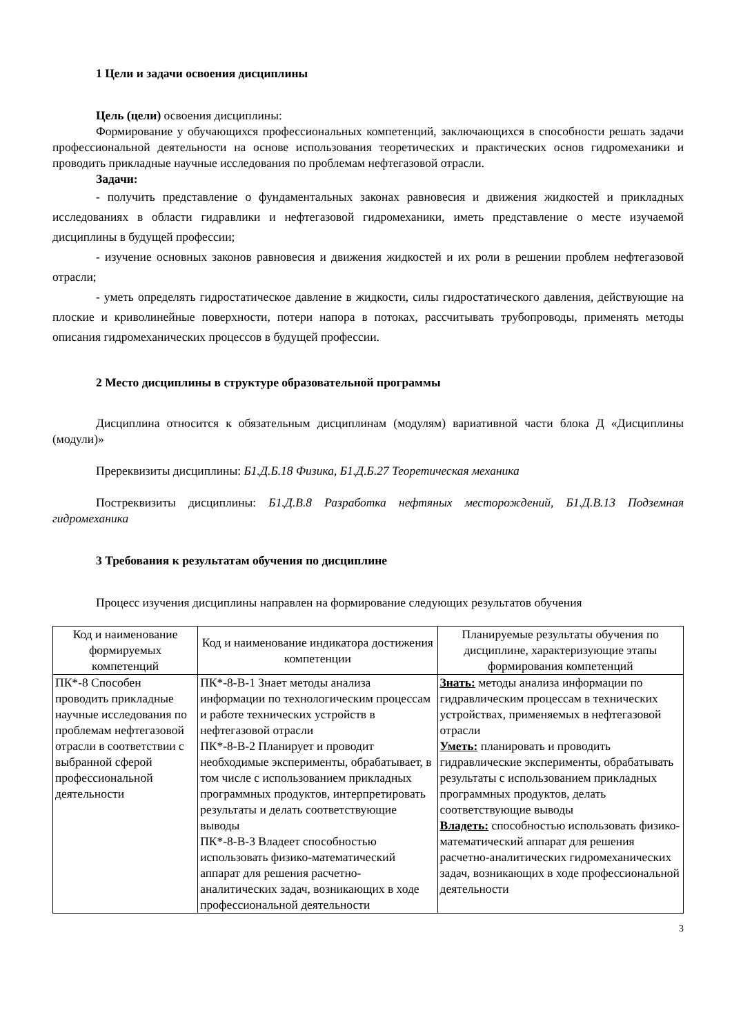1 Цели и задачи освоения дисциплины
Цель (цели) освоения дисциплины:
Формирование у обучающихся профессиональных компетенций, заключающихся в способности решать задачи профессиональной деятельности на основе использования теоретических и практических основ гидромеханики и проводить прикладные научные исследования по проблемам нефтегазовой отрасли.
Задачи:
- получить представление о фундаментальных законах равновесия и движения жидкостей и прикладных исследованиях в области гидравлики и нефтегазовой гидромеханики, иметь представление о месте изучаемой дисциплины в будущей профессии;
- изучение основных законов равновесия и движения жидкостей и их роли в решении проблем нефтегазовой отрасли;
- уметь определять гидростатическое давление в жидкости, силы гидростатического давления, действующие на плоские и криволинейные поверхности, потери напора в потоках, рассчитывать трубопроводы, применять методы описания гидромеханических процессов в будущей профессии.
2 Место дисциплины в структуре образовательной программы
Дисциплина относится к обязательным дисциплинам (модулям) вариативной части блока Д «Дисциплины (модули)»
Пререквизиты дисциплины: Б1.Д.Б.18 Физика, Б1.Д.Б.27 Теоретическая механика
Постреквизиты дисциплины: Б1.Д.В.8 Разработка нефтяных месторождений, Б1.Д.В.13 Подземная гидромеханика
3 Требования к результатам обучения по дисциплине
Процесс изучения дисциплины направлен на формирование следующих результатов обучения
| Код и наименование формируемых компетенций | Код и наименование индикатора достижения компетенции | Планируемые результаты обучения по дисциплине, характеризующие этапы формирования компетенций |
| --- | --- | --- |
| ПК*-8 Способен проводить прикладные научные исследования по проблемам нефтегазовой отрасли в соответствии с выбранной сферой профессиональной деятельности | ПК*-8-В-1 Знает методы анализа информации по технологическим процессам и работе технических устройств в нефтегазовой отрасли ПК*-8-В-2 Планирует и проводит необходимые эксперименты, обрабатывает, в том числе с использованием прикладных программных продуктов, интерпретировать результаты и делать соответствующие выводы ПК*-8-В-3 Владеет способностью использовать физико-математический аппарат для решения расчетно-аналитических задач, возникающих в ходе профессиональной деятельности | Знать: методы анализа информации по гидравлическим процессам в технических устройствах, применяемых в нефтегазовой отрасли Уметь: планировать и проводить гидравлические эксперименты, обрабатывать результаты с использованием прикладных программных продуктов, делать соответствующие выводы Владеть: способностью использовать физико-математический аппарат для решения расчетно-аналитических гидромеханических задач, возникающих в ходе профессиональной деятельности |
3